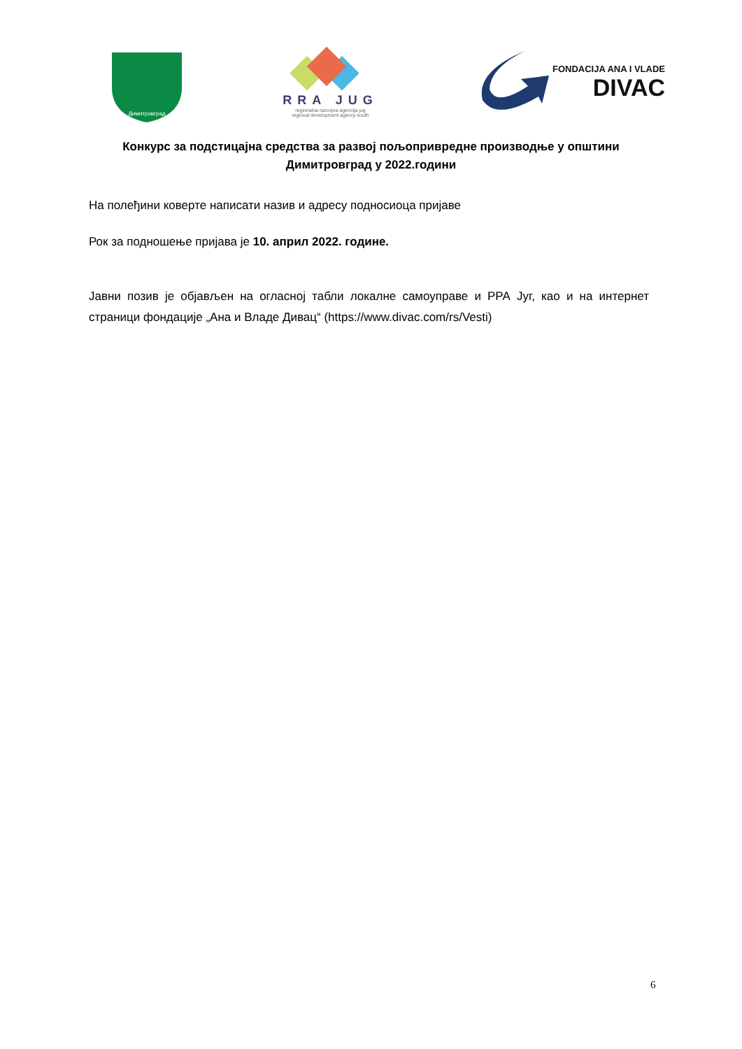Димитровград
RRA JUG
regionalna razvojna agencija jug
regional development agency south
FONDACIJA ANA I VLADE
DIVAC
Конкурс за подстицајна средства за развој пољопривредне производње у општини Димитровград у 2022.години
На полеђини коверте написати назив и адресу подносиоца пријаве
Рок за подношење пријава је 10. април 2022. године.
Јавни позив је објављен на огласној табли локалне самоуправе и РРА Југ, као и на интернет страници фондације „Ана и Владе Дивац“ (https://www.divac.com/rs/Vesti)
6